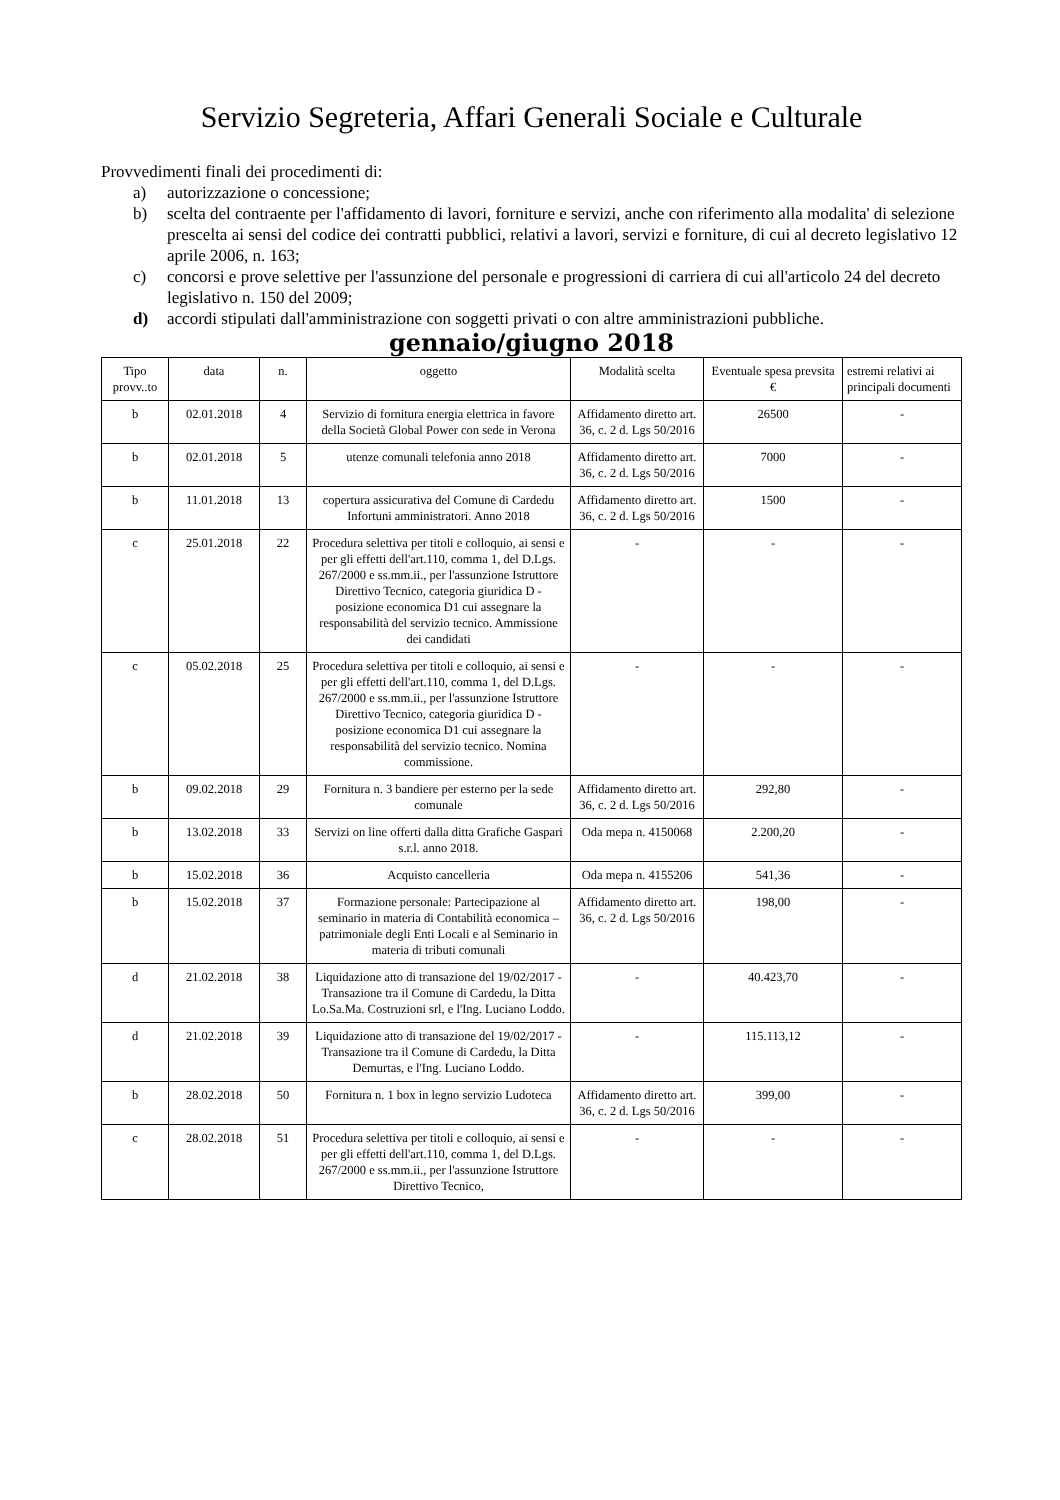Servizio Segreteria, Affari Generali Sociale e Culturale
Provvedimenti finali dei procedimenti di:
a) autorizzazione o concessione;
b) scelta del contraente per l'affidamento di lavori, forniture e servizi, anche con riferimento alla modalita' di selezione prescelta ai sensi del codice dei contratti pubblici, relativi a lavori, servizi e forniture, di cui al decreto legislativo 12 aprile 2006, n. 163;
c) concorsi e prove selettive per l'assunzione del personale e progressioni di carriera di cui all'articolo 24 del decreto legislativo n. 150 del 2009;
d) accordi stipulati dall'amministrazione con soggetti privati o con altre amministrazioni pubbliche.
gennaio/giugno 2018
| Tipo provv..to | data | n. | oggetto | Modalità scelta | Eventuale spesa prevsita € | estremi relativi ai principali documenti |
| --- | --- | --- | --- | --- | --- | --- |
| b | 02.01.2018 | 4 | Servizio di fornitura energia elettrica in favore della Società Global Power con sede in Verona | Affidamento diretto art. 36, c. 2 d. Lgs 50/2016 | 26500 | - |
| b | 02.01.2018 | 5 | utenze comunali telefonia anno 2018 | Affidamento diretto art. 36, c. 2 d. Lgs 50/2016 | 7000 | - |
| b | 11.01.2018 | 13 | copertura assicurativa del Comune di Cardedu Infortuni amministratori. Anno 2018 | Affidamento diretto art. 36, c. 2 d. Lgs 50/2016 | 1500 | - |
| c | 25.01.2018 | 22 | Procedura selettiva per titoli e colloquio, ai sensi e per gli effetti dell'art.110, comma 1, del D.Lgs. 267/2000 e ss.mm.ii., per l'assunzione Istruttore Direttivo Tecnico, categoria giuridica D - posizione economica D1 cui assegnare la responsabilità del servizio tecnico. Ammissione dei candidati | - | - | - |
| c | 05.02.2018 | 25 | Procedura selettiva per titoli e colloquio, ai sensi e per gli effetti dell'art.110, comma 1, del D.Lgs. 267/2000 e ss.mm.ii., per l'assunzione Istruttore Direttivo Tecnico, categoria giuridica D - posizione economica D1 cui assegnare la responsabilità del servizio tecnico. Nomina commissione. | - | - | - |
| b | 09.02.2018 | 29 | Fornitura n. 3 bandiere per esterno per la sede comunale | Affidamento diretto art. 36, c. 2 d. Lgs 50/2016 | 292,80 | - |
| b | 13.02.2018 | 33 | Servizi on line offerti dalla ditta Grafiche Gaspari s.r.l. anno 2018. | Oda mepa n. 4150068 | 2.200,20 | - |
| b | 15.02.2018 | 36 | Acquisto cancelleria | Oda mepa n. 4155206 | 541,36 | - |
| b | 15.02.2018 | 37 | Formazione personale: Partecipazione al seminario in materia di Contabilità economica – patrimoniale degli Enti Locali e al Seminario in materia di tributi comunali | Affidamento diretto art. 36, c. 2 d. Lgs 50/2016 | 198,00 | - |
| d | 21.02.2018 | 38 | Liquidazione atto di transazione del 19/02/2017 - Transazione tra il Comune di Cardedu, la Ditta Lo.Sa.Ma. Costruzioni srl, e l'Ing. Luciano Loddo. | - | 40.423,70 | - |
| d | 21.02.2018 | 39 | Liquidazione atto di transazione del 19/02/2017 - Transazione tra il Comune di Cardedu, la Ditta Demurtas, e l'Ing. Luciano Loddo. | - | 115.113,12 | - |
| b | 28.02.2018 | 50 | Fornitura n. 1 box in legno servizio Ludoteca | Affidamento diretto art. 36, c. 2 d. Lgs 50/2016 | 399,00 | - |
| c | 28.02.2018 | 51 | Procedura selettiva per titoli e colloquio, ai sensi e per gli effetti dell'art.110, comma 1, del D.Lgs. 267/2000 e ss.mm.ii., per l'assunzione Istruttore Direttivo Tecnico, | - | - | - |